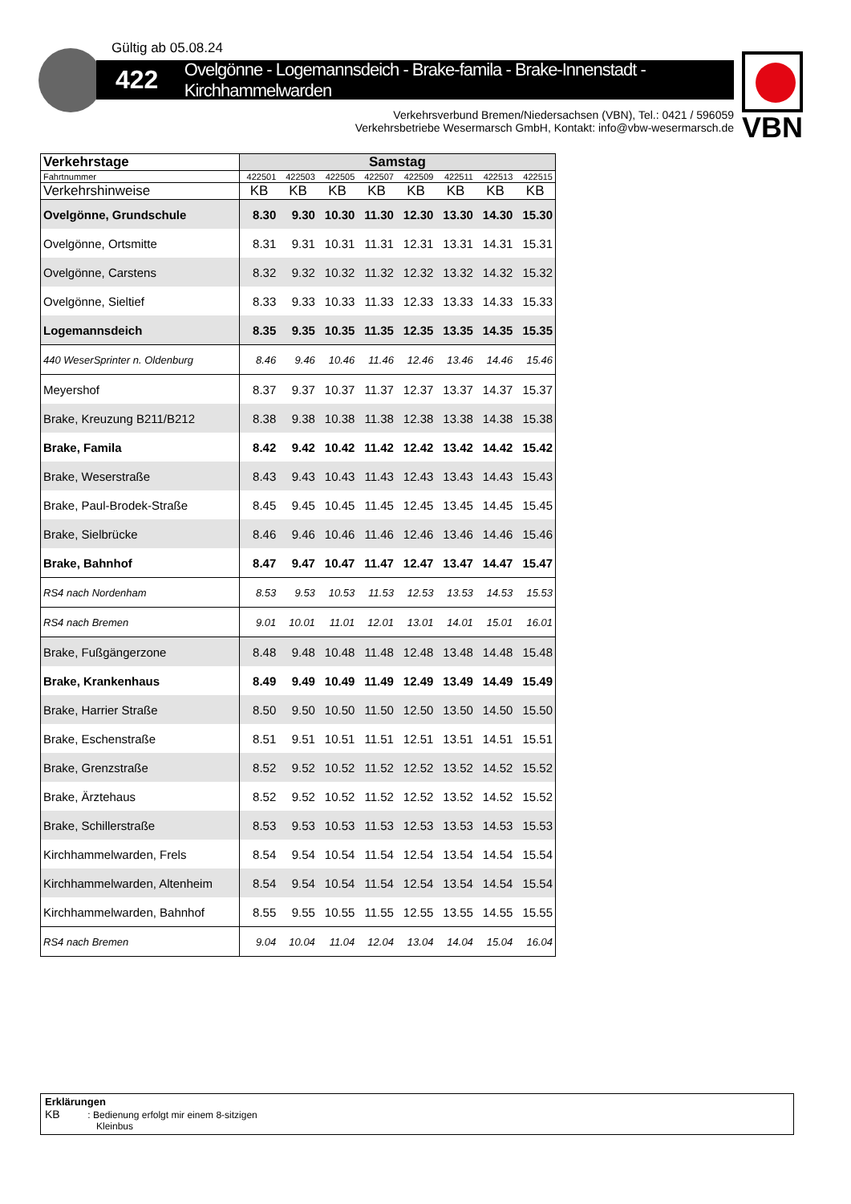Gültig ab 05.08.24
422 Ovelgönne - Logemannsdeich - Brake-famila - Brake-Innenstadt - Kirchhammelwarden
VBN
Verkehrsverbund Bremen/Niedersachsen (VBN), Tel.: 0421 / 596059
Verkehrsbetriebe Wesermarsch GmbH, Kontakt: info@vbw-wesermarsch.de
| Verkehrstage | Samstag | | | | | | | |
| --- | --- | --- | --- | --- | --- | --- | --- | --- |
| Fahrtnummer | 422501 | 422503 | 422505 | 422507 | 422509 | 422511 | 422513 | 422515 |
| Verkehrshinweise | KB | KB | KB | KB | KB | KB | KB | KB |
| Ovelgönne, Grundschule | 8.30 | 9.30 | 10.30 | 11.30 | 12.30 | 13.30 | 14.30 | 15.30 |
| Ovelgönne, Ortsmitte | 8.31 | 9.31 | 10.31 | 11.31 | 12.31 | 13.31 | 14.31 | 15.31 |
| Ovelgönne, Carstens | 8.32 | 9.32 | 10.32 | 11.32 | 12.32 | 13.32 | 14.32 | 15.32 |
| Ovelgönne, Sieltief | 8.33 | 9.33 | 10.33 | 11.33 | 12.33 | 13.33 | 14.33 | 15.33 |
| Logemannsdeich | 8.35 | 9.35 | 10.35 | 11.35 | 12.35 | 13.35 | 14.35 | 15.35 |
| 440 WeserSprinter n. Oldenburg | 8.46 | 9.46 | 10.46 | 11.46 | 12.46 | 13.46 | 14.46 | 15.46 |
| Meyershof | 8.37 | 9.37 | 10.37 | 11.37 | 12.37 | 13.37 | 14.37 | 15.37 |
| Brake, Kreuzung B211/B212 | 8.38 | 9.38 | 10.38 | 11.38 | 12.38 | 13.38 | 14.38 | 15.38 |
| Brake, Famila | 8.42 | 9.42 | 10.42 | 11.42 | 12.42 | 13.42 | 14.42 | 15.42 |
| Brake, Weserstraße | 8.43 | 9.43 | 10.43 | 11.43 | 12.43 | 13.43 | 14.43 | 15.43 |
| Brake, Paul-Brodek-Straße | 8.45 | 9.45 | 10.45 | 11.45 | 12.45 | 13.45 | 14.45 | 15.45 |
| Brake, Sielbrücke | 8.46 | 9.46 | 10.46 | 11.46 | 12.46 | 13.46 | 14.46 | 15.46 |
| Brake, Bahnhof | 8.47 | 9.47 | 10.47 | 11.47 | 12.47 | 13.47 | 14.47 | 15.47 |
| RS4 nach Nordenham | 8.53 | 9.53 | 10.53 | 11.53 | 12.53 | 13.53 | 14.53 | 15.53 |
| RS4 nach Bremen | 9.01 | 10.01 | 11.01 | 12.01 | 13.01 | 14.01 | 15.01 | 16.01 |
| Brake, Fußgängerzone | 8.48 | 9.48 | 10.48 | 11.48 | 12.48 | 13.48 | 14.48 | 15.48 |
| Brake, Krankenhaus | 8.49 | 9.49 | 10.49 | 11.49 | 12.49 | 13.49 | 14.49 | 15.49 |
| Brake, Harrier Straße | 8.50 | 9.50 | 10.50 | 11.50 | 12.50 | 13.50 | 14.50 | 15.50 |
| Brake, Eschenstraße | 8.51 | 9.51 | 10.51 | 11.51 | 12.51 | 13.51 | 14.51 | 15.51 |
| Brake, Grenzstraße | 8.52 | 9.52 | 10.52 | 11.52 | 12.52 | 13.52 | 14.52 | 15.52 |
| Brake, Ärztehaus | 8.52 | 9.52 | 10.52 | 11.52 | 12.52 | 13.52 | 14.52 | 15.52 |
| Brake, Schillerstraße | 8.53 | 9.53 | 10.53 | 11.53 | 12.53 | 13.53 | 14.53 | 15.53 |
| Kirchhammelwarden, Frels | 8.54 | 9.54 | 10.54 | 11.54 | 12.54 | 13.54 | 14.54 | 15.54 |
| Kirchhammelwarden, Altenheim | 8.54 | 9.54 | 10.54 | 11.54 | 12.54 | 13.54 | 14.54 | 15.54 |
| Kirchhammelwarden, Bahnhof | 8.55 | 9.55 | 10.55 | 11.55 | 12.55 | 13.55 | 14.55 | 15.55 |
| RS4 nach Bremen | 9.04 | 10.04 | 11.04 | 12.04 | 13.04 | 14.04 | 15.04 | 16.04 |
Erklärungen
KB : Bedienung erfolgt mir einem 8-sitzigen
Kleinbus